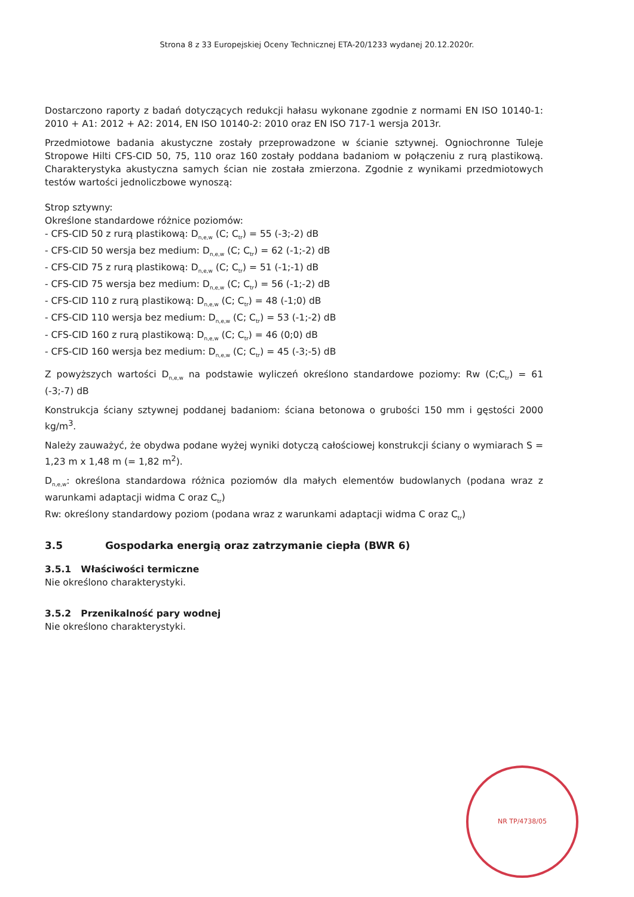Strona 8 z 33 Europejskiej Oceny Technicznej ETA-20/1233 wydanej 20.12.2020r.
Dostarczono raporty z badań dotyczących redukcji hałasu wykonane zgodnie z normami EN ISO 10140-1: 2010 + A1: 2012 + A2: 2014, EN ISO 10140-2: 2010 oraz EN ISO 717-1 wersja 2013r.
Przedmiotowe badania akustyczne zostały przeprowadzone w ścianie sztywnej. Ogniochronne Tuleje Stropowe Hilti CFS-CID 50, 75, 110 oraz 160 zostały poddana badaniom w połączeniu z rurą plastikową. Charakterystyka akustyczna samych ścian nie została zmierzona. Zgodnie z wynikami przedmiotowych testów wartości jednoliczbowe wynoszą:
Strop sztywny:
Określone standardowe różnice poziomów:
- CFS-CID 50 z rurą plastikową: D<sub>n,e,w</sub> (C; C<sub>tr</sub>) = 55 (-3;-2) dB
- CFS-CID 50 wersja bez medium: D<sub>n,e,w</sub> (C; C<sub>tr</sub>) = 62 (-1;-2) dB
- CFS-CID 75 z rurą plastikową: D<sub>n,e,w</sub> (C; C<sub>tr</sub>) = 51 (-1;-1) dB
- CFS-CID 75 wersja bez medium: D<sub>n,e,w</sub> (C; C<sub>tr</sub>) = 56 (-1;-2) dB
- CFS-CID 110 z rurą plastikową: D<sub>n,e,w</sub> (C; C<sub>tr</sub>) = 48 (-1;0) dB
- CFS-CID 110 wersja bez medium: D<sub>n,e,w</sub> (C; C<sub>tr</sub>) = 53 (-1;-2) dB
- CFS-CID 160 z rurą plastikową: D<sub>n,e,w</sub> (C; C<sub>tr</sub>) = 46 (0;0) dB
- CFS-CID 160 wersja bez medium: D<sub>n,e,w</sub> (C; C<sub>tr</sub>) = 45 (-3;-5) dB
Z powyższych wartości D<sub>n,e,w</sub> na podstawie wyliczeń określono standardowe poziomy: Rw (C;C<sub>tr</sub>) = 61 (-3;-7) dB
Konstrukcja ściany sztywnej poddanej badaniom: ściana betonowa o grubości 150 mm i gęstości 2000 kg/m<sup>3</sup>.
Należy zauważyć, że obydwa podane wyżej wyniki dotyczą całościowej konstrukcji ściany o wymiarach S = 1,23 m x 1,48 m (= 1,82 m<sup>2</sup>).
D<sub>n,e,w</sub>: określona standardowa różnica poziomów dla małych elementów budowlanych (podana wraz z warunkami adaptacji widma C oraz C<sub>tr</sub>)
Rw: określony standardowy poziom (podana wraz z warunkami adaptacji widma C oraz C<sub>tr</sub>)
3.5 Gospodarka energią oraz zatrzymanie ciepła (BWR 6)
3.5.1 Właściwości termiczne
Nie określono charakterystyki.
3.5.2 Przenikalność pary wodnej
Nie określono charakterystyki.
NR TP/4738/05